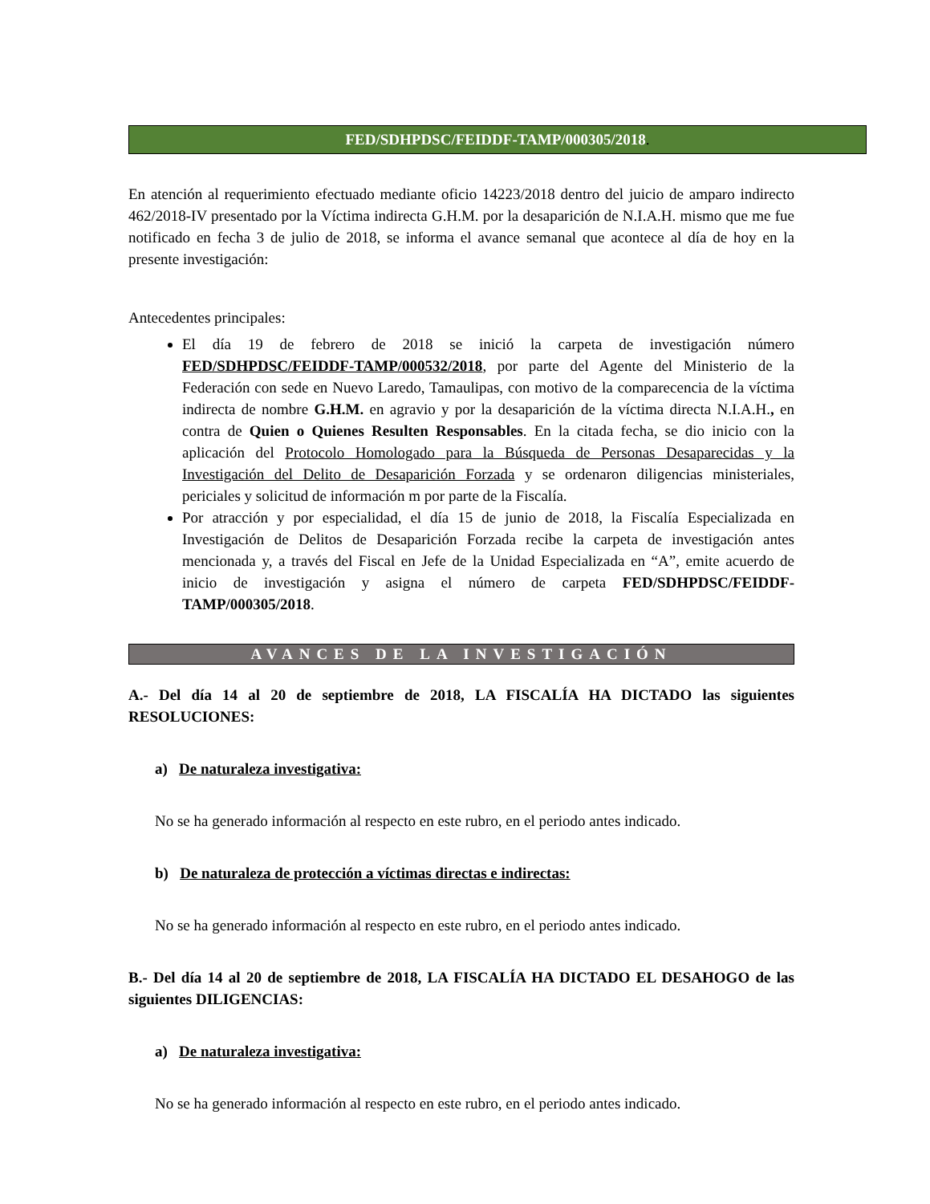FED/SDHPDSC/FEIDDF-TAMP/000305/2018.
En atención al requerimiento efectuado mediante oficio 14223/2018 dentro del juicio de amparo indirecto 462/2018-IV presentado por la Víctima indirecta G.H.M. por la desaparición de N.I.A.H. mismo que me fue notificado en fecha 3 de julio de 2018, se informa el avance semanal que acontece al día de hoy en la presente investigación:
Antecedentes principales:
El día 19 de febrero de 2018 se inició la carpeta de investigación número FED/SDHPDSC/FEIDDF-TAMP/000532/2018, por parte del Agente del Ministerio de la Federación con sede en Nuevo Laredo, Tamaulipas, con motivo de la comparecencia de la víctima indirecta de nombre G.H.M. en agravio y por la desaparición de la víctima directa N.I.A.H., en contra de Quien o Quienes Resulten Responsables. En la citada fecha, se dio inicio con la aplicación del Protocolo Homologado para la Búsqueda de Personas Desaparecidas y la Investigación del Delito de Desaparición Forzada y se ordenaron diligencias ministeriales, periciales y solicitud de información m por parte de la Fiscalía.
Por atracción y por especialidad, el día 15 de junio de 2018, la Fiscalía Especializada en Investigación de Delitos de Desaparición Forzada recibe la carpeta de investigación antes mencionada y, a través del Fiscal en Jefe de la Unidad Especializada en “A”, emite acuerdo de inicio de investigación y asigna el número de carpeta FED/SDHPDSC/FEIDDF-TAMP/000305/2018.
AVANCES DE LA INVESTIGACIÓN
A.- Del día 14 al 20 de septiembre de 2018, LA FISCALÍA HA DICTADO las siguientes RESOLUCIONES:
a) De naturaleza investigativa:
No se ha generado información al respecto en este rubro, en el periodo antes indicado.
b) De naturaleza de protección a víctimas directas e indirectas:
No se ha generado información al respecto en este rubro, en el periodo antes indicado.
B.- Del día 14 al 20 de septiembre de 2018, LA FISCALÍA HA DICTADO EL DESAHOGO de las siguientes DILIGENCIAS:
a) De naturaleza investigativa:
No se ha generado información al respecto en este rubro, en el periodo antes indicado.